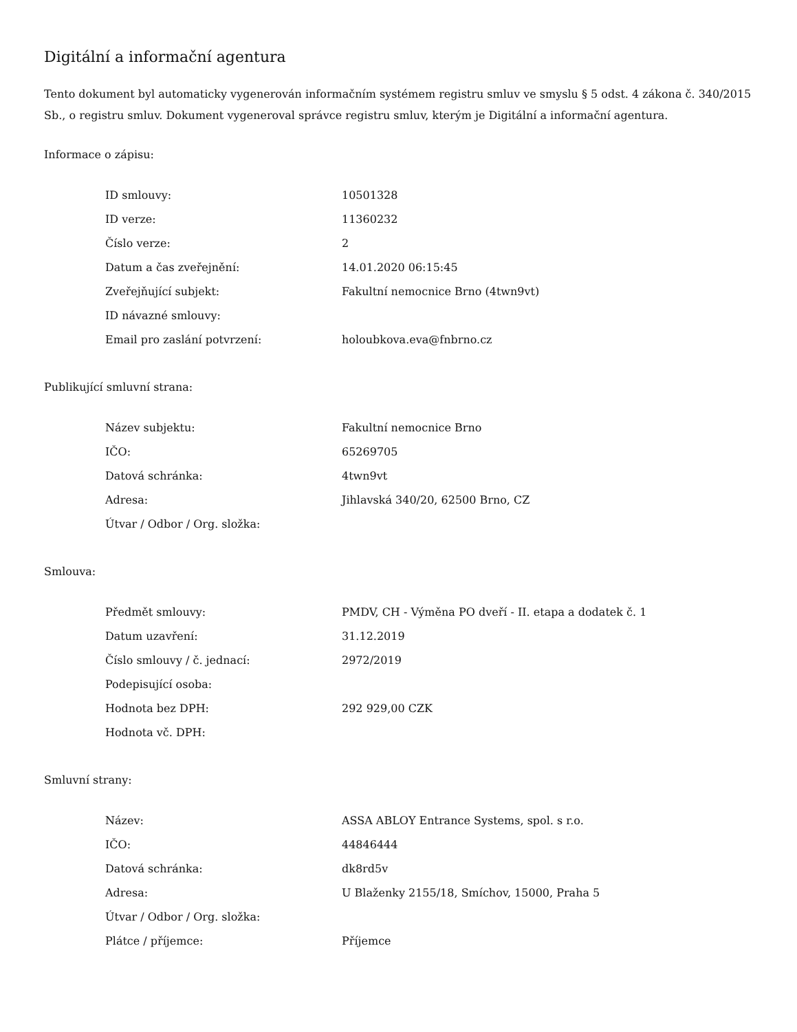Digitální a informační agentura
Tento dokument byl automaticky vygenerován informačním systémem registru smluv ve smyslu § 5 odst. 4 zákona č. 340/2015 Sb., o registru smluv. Dokument vygeneroval správce registru smluv, kterým je Digitální a informační agentura.
Informace o zápisu:
| ID smlouvy: | 10501328 |
| ID verze: | 11360232 |
| Číslo verze: | 2 |
| Datum a čas zveřejnění: | 14.01.2020 06:15:45 |
| Zveřejňující subjekt: | Fakultní nemocnice Brno (4twn9vt) |
| ID návazné smlouvy: | |
| Email pro zaslání potvrzení: | holoubkova.eva@fnbrno.cz |
Publikující smluvní strana:
| Název subjektu: | Fakultní nemocnice Brno |
| IČO: | 65269705 |
| Datová schránka: | 4twn9vt |
| Adresa: | Jihlavská 340/20, 62500 Brno, CZ |
| Útvar / Odbor / Org. složka: | |
Smlouva:
| Předmět smlouvy: | PMDV, CH - Výměna PO dveří - II. etapa a dodatek č. 1 |
| Datum uzavření: | 31.12.2019 |
| Číslo smlouvy / č. jednací: | 2972/2019 |
| Podepisující osoba: | |
| Hodnota bez DPH: | 292 929,00 CZK |
| Hodnota vč. DPH: | |
Smluvní strany:
| Název: | ASSA ABLOY Entrance Systems, spol. s r.o. |
| IČO: | 44846444 |
| Datová schránka: | dk8rd5v |
| Adresa: | U Blaženky 2155/18, Smíchov, 15000, Praha 5 |
| Útvar / Odbor / Org. složka: | |
| Plátce / příjemce: | Příjemce |